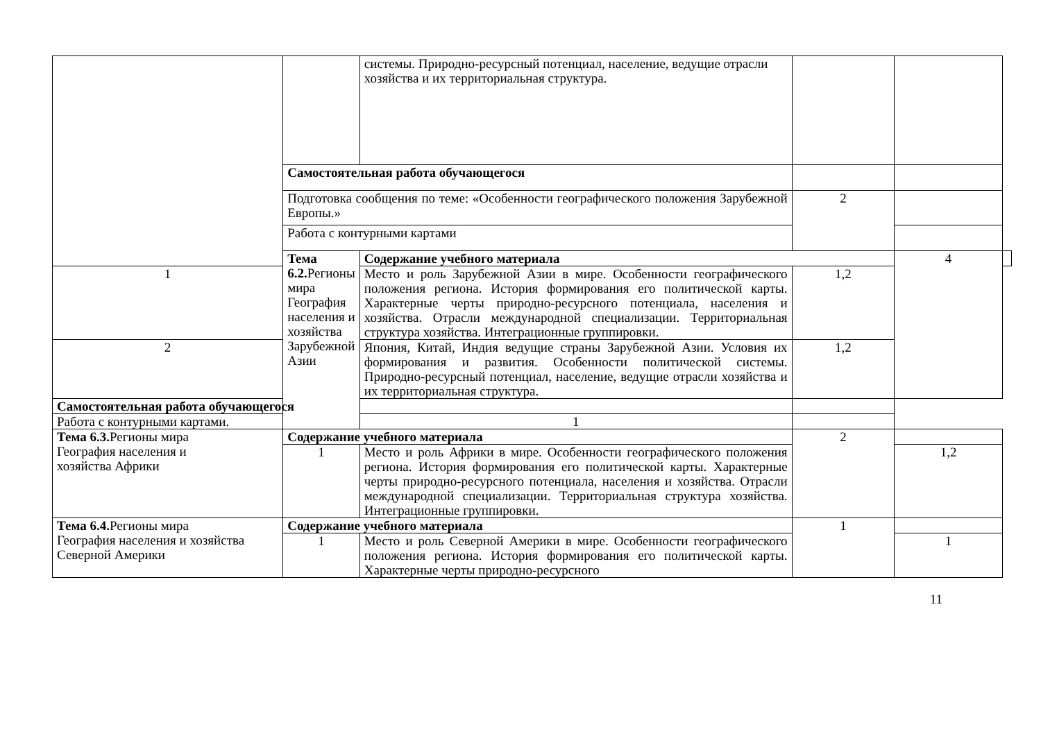| | | системы. Природно-ресурсный потенциал, население, ведущие отрасли хозяйства и их территориальная структура. | | | |
| | Самостоятельная работа обучающегося | | | | |
| | Подготовка сообщения по теме: «Особенности географического положения Зарубежной Европы.» | | 2 | | |
| | Работа с контурными картами | | | | |
| | Тема 6.2. Регионы мира География населения и хозяйства Зарубежной Азии | Содержание учебного материала | | 4 | |
| 1 | | Место и роль Зарубежной Азии в мире. Особенности географического положения региона. История формирования его политической карты. Характерные черты природно-ресурсного потенциала, населения и хозяйства. Отрасли международной специализации. Территориальная структура хозяйства. Интеграционные группировки. | 1,2 | | |
| 2 | | Япония, Китай, Индия ведущие страны Зарубежной Азии. Условия их формирования и развития. Особенности политической системы. Природно-ресурсный потенциал, население, ведущие отрасли хозяйства и их территориальная структура. | 1,2 | | |
| Самостоятельная работа обучающегося | | | | | |
| Работа с контурными картами. | | 1 | | | |
| Тема 6.3. Регионы мира География населения и хозяйства Африки | Содержание учебного материала | | 2 | | |
| | 1 | Место и роль Африки в мире. Особенности географического положения региона. История формирования его политической карты. Характерные черты природно-ресурсного потенциала, населения и хозяйства. Отрасли международной специализации. Территориальная структура хозяйства. Интеграционные группировки. | | 1,2 | |
| Тема 6.4. Регионы мира География населения и хозяйства Северной Америки | Содержание учебного материала | | 1 | | |
| | 1 | Место и роль Северной Америки в мире. Особенности географического положения региона. История формирования его политической карты. Характерные черты природно-ресурсного | | 1 | |
11